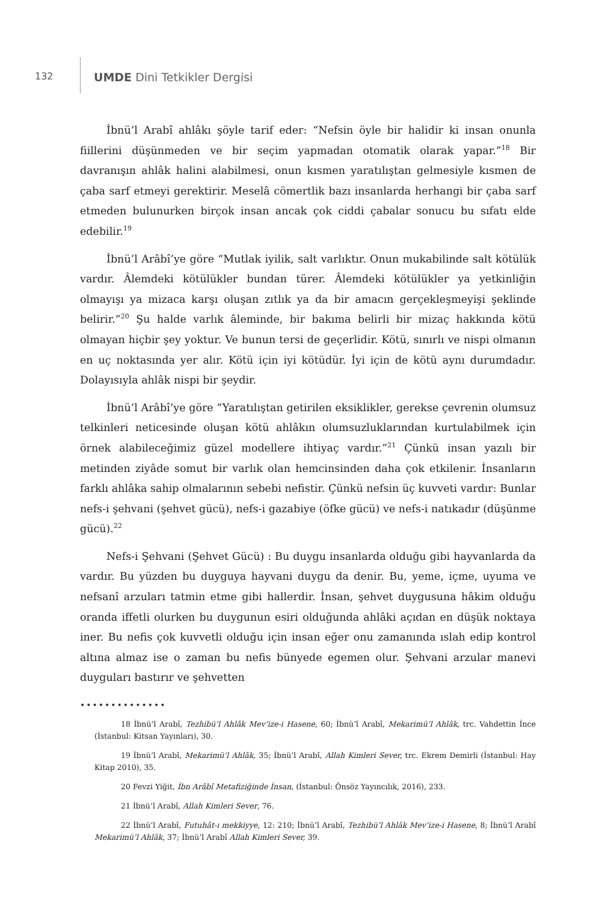132
UMDE Dini Tetkikler Dergisi
İbnü’l Arabî ahlâkı şöyle tarif eder: “Nefsin öyle bir halidir ki insan onunla fiillerini düşünmeden ve bir seçim yapmadan otomatik olarak yapar.”<sup>18</sup> Bir davranışın ahlâk halini alabilmesi, onun kısmen yaratılıştan gelmesiyle kısmen de çaba sarf etmeyi gerektirir. Meselâ cömertlik bazı insanlarda herhangi bir çaba sarf etmeden bulunurken birçok insan ancak çok ciddi çabalar sonucu bu sıfatı elde edebilir.<sup>19</sup>
İbnü’l Arâbî’ye göre “Mutlak iyilik, salt varlıktır. Onun mukabilinde salt kötülük vardır. Âlemdeki kötülükler bundan türer. Âlemdeki kötülükler ya yetkinliğin olmayışı ya mizaca karşı oluşan zıtlık ya da bir amacın gerçekleşmeyişi şeklinde belirir.”<sup>20</sup> Şu halde varlık âleminde, bir bakıma belirli bir mizaç hakkında kötü olmayan hiçbir şey yoktur. Ve bunun tersi de geçerlidir. Kötü, sınırlı ve nispi olmanın en uç noktasında yer alır. Kötü için iyi kötüdür. İyi için de kötü aynı durumdadır. Dolayısıyla ahlâk nispi bir şeydir.
İbnü’l Arâbî’ye göre “Yaratılıştan getirilen eksiklikler, gerekse çevrenin olumsuz telkinleri neticesinde oluşan kötü ahlâkın olumsuzluklarından kurtulabilmek için örnek alabileceğimiz güzel modellere ihtiyaç vardır.”<sup>21</sup> Çünkü insan yazılı bir metinden ziyâde somut bir varlık olan hemcinsinden daha çok etkilenir. İnsanların farklı ahlâka sahip olmalarının sebebi nefistir. Çünkü nefsin üç kuvveti vardır: Bunlar nefs-i şehvani (şehvet gücü), nefs-i gazabiye (öfke gücü) ve nefs-i natıkadır (düşünme gücü).<sup>22</sup>
Nefs-i Şehvani (Şehvet Gücü) : Bu duygu insanlarda olduğu gibi hayvanlarda da vardır. Bu yüzden bu duyguya hayvani duygu da denir. Bu, yeme, içme, uyuma ve nefsanî arzuları tatmin etme gibi hallerdir. İnsan, şehvet duygusuna hâkim olduğu oranda iffetli olurken bu duygunun esiri olduğunda ahlâki açıdan en düşük noktaya iner. Bu nefis çok kuvvetli olduğu için insan eğer onu zamanında ıslah edip kontrol altına almaz ise o zaman bu nefis bünyede egemen olur. Şehvani arzular manevi duyguları bastırır ve şehvetten
••••••••••••••
18 İbnü’l Arabî, Tezhibü’l Ahlâk Mev’ize-i Hasene, 60; İbnü’l Arabî, Mekarimü’l Ahlâk, trc. Vahdettin İnce (İstanbul: Kitsan Yayınları), 30.
19 İbnü’l Arabî, Mekarimü’l Ahlâk, 35; İbnü’l Arabî, Allah Kimleri Sever, trc. Ekrem Demirli (İstanbul: Hay Kitap 2010), 35.
20 Fevzi Yiğit, İbn Arâbî Metafiziğinde İnsan, (İstanbul: Önsöz Yayıncılık, 2016), 233.
21 İbnü’l Arabî, Allah Kimleri Sever, 76.
22 İbnü’l Arabî, Futuhât-ı mekkiyye, 12: 210; İbnü’l Arabî, Tezhibü’l Ahlâk Mev’ize-i Hasene, 8; İbnü’l Arabî Mekarimü’l Ahlâk, 37; İbnü’l Arabî Allah Kimleri Sever, 39.